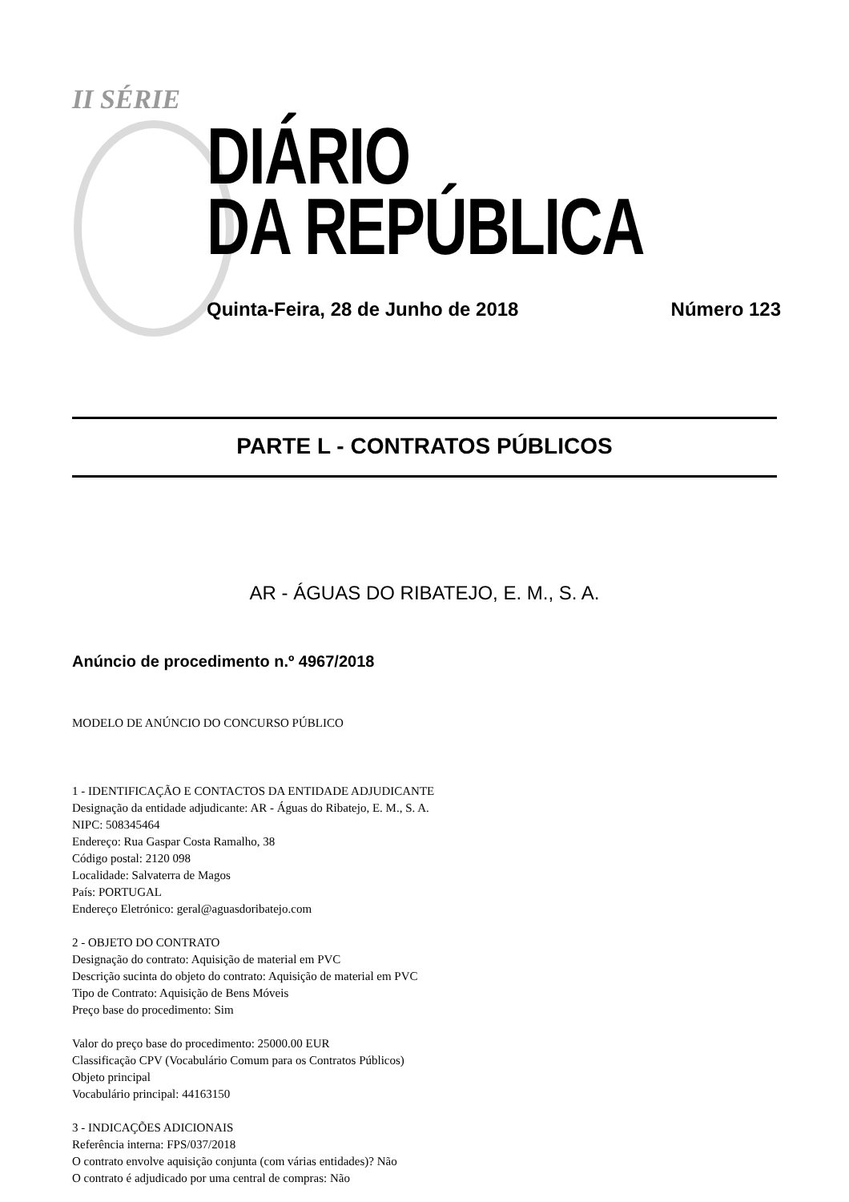II SÉRIE
DIÁRIO
DA REPÚBLICA
Quinta-Feira, 28 de Junho de 2018
Número 123
PARTE L - CONTRATOS PÚBLICOS
AR - ÁGUAS DO RIBATEJO, E. M., S. A.
Anúncio de procedimento n.º 4967/2018
MODELO DE ANÚNCIO DO CONCURSO PÚBLICO
1 - IDENTIFICAÇÃO E CONTACTOS DA ENTIDADE ADJUDICANTE
Designação da entidade adjudicante: AR - Águas do Ribatejo, E. M., S. A.
NIPC: 508345464
Endereço: Rua Gaspar Costa Ramalho, 38
Código postal: 2120 098
Localidade: Salvaterra de Magos
País: PORTUGAL
Endereço Eletrónico: geral@aguasdoribatejo.com
2 - OBJETO DO CONTRATO
Designação do contrato: Aquisição de material em PVC
Descrição sucinta do objeto do contrato: Aquisição de material em PVC
Tipo de Contrato: Aquisição de Bens Móveis
Preço base do procedimento: Sim
Valor do preço base do procedimento: 25000.00 EUR
Classificação CPV (Vocabulário Comum para os Contratos Públicos)
Objeto principal
Vocabulário principal: 44163150
3 - INDICAÇÕES ADICIONAIS
Referência interna: FPS/037/2018
O contrato envolve aquisição conjunta (com várias entidades)? Não
O contrato é adjudicado por uma central de compras: Não